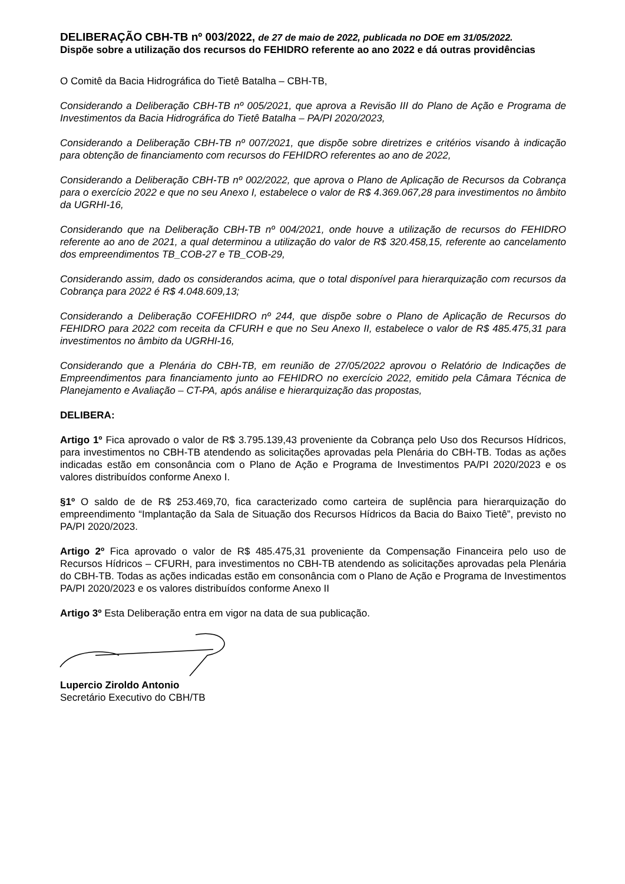DELIBERAÇÃO CBH-TB nº 003/2022, de 27 de maio de 2022, publicada no DOE em 31/05/2022.
Dispõe sobre a utilização dos recursos do FEHIDRO referente ao ano 2022 e dá outras providências
O Comitê da Bacia Hidrográfica do Tietê Batalha – CBH-TB,
Considerando a Deliberação CBH-TB nº 005/2021, que aprova a Revisão III do Plano de Ação e Programa de Investimentos da Bacia Hidrográfica do Tietê Batalha – PA/PI 2020/2023,
Considerando a Deliberação CBH-TB nº 007/2021, que dispõe sobre diretrizes e critérios visando à indicação para obtenção de financiamento com recursos do FEHIDRO referentes ao ano de 2022,
Considerando a Deliberação CBH-TB nº 002/2022, que aprova o Plano de Aplicação de Recursos da Cobrança para o exercício 2022 e que no seu Anexo I, estabelece o valor de R$ 4.369.067,28 para investimentos no âmbito da UGRHI-16,
Considerando que na Deliberação CBH-TB nº 004/2021, onde houve a utilização de recursos do FEHIDRO referente ao ano de 2021, a qual determinou a utilização do valor de R$ 320.458,15, referente ao cancelamento dos empreendimentos TB_COB-27 e TB_COB-29,
Considerando assim, dado os considerandos acima, que o total disponível para hierarquização com recursos da Cobrança para 2022 é R$ 4.048.609,13;
Considerando a Deliberação COFEHIDRO nº 244, que dispõe sobre o Plano de Aplicação de Recursos do FEHIDRO para 2022 com receita da CFURH e que no Seu Anexo II, estabelece o valor de R$ 485.475,31 para investimentos no âmbito da UGRHI-16,
Considerando que a Plenária do CBH-TB, em reunião de 27/05/2022 aprovou o Relatório de Indicações de Empreendimentos para financiamento junto ao FEHIDRO no exercício 2022, emitido pela Câmara Técnica de Planejamento e Avaliação – CT-PA, após análise e hierarquização das propostas,
DELIBERA:
Artigo 1º Fica aprovado o valor de R$ 3.795.139,43 proveniente da Cobrança pelo Uso dos Recursos Hídricos, para investimentos no CBH-TB atendendo as solicitações aprovadas pela Plenária do CBH-TB. Todas as ações indicadas estão em consonância com o Plano de Ação e Programa de Investimentos PA/PI 2020/2023 e os valores distribuídos conforme Anexo I.
§1º O saldo de de R$ 253.469,70, fica caracterizado como carteira de suplência para hierarquização do empreendimento “Implantação da Sala de Situação dos Recursos Hídricos da Bacia do Baixo Tietê”, previsto no PA/PI 2020/2023.
Artigo 2º Fica aprovado o valor de R$ 485.475,31 proveniente da Compensação Financeira pelo uso de Recursos Hídricos – CFURH, para investimentos no CBH-TB atendendo as solicitações aprovadas pela Plenária do CBH-TB. Todas as ações indicadas estão em consonância com o Plano de Ação e Programa de Investimentos PA/PI 2020/2023 e os valores distribuídos conforme Anexo II
Artigo 3º Esta Deliberação entra em vigor na data de sua publicação.
Lupercio Ziroldo Antonio
Secretário Executivo do CBH/TB